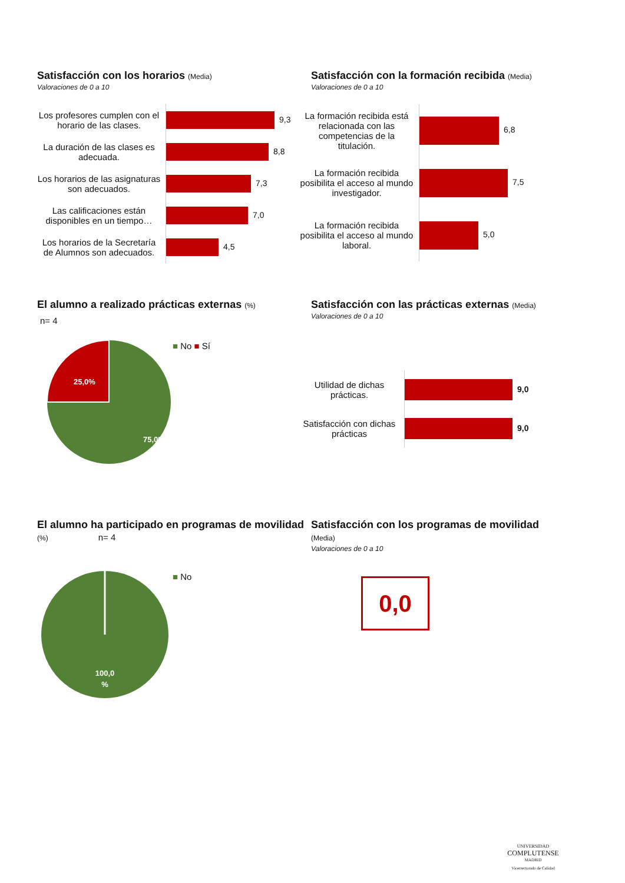Satisfacción con los horarios (Media)
Valoraciones de 0 a 10
| Los profesores cumplen con el horario de las clases. | 9,3 |
| La duración de las clases es adecuada. | 8,8 |
| Los horarios de las asignaturas son adecuados. | 7,3 |
| Las calificaciones están disponibles en un tiempo… | 7,0 |
| Los horarios de la Secretaría de Alumnos son adecuados. | 4,5 |
Satisfacción con la formación recibida (Media)
Valoraciones de 0 a 10
| La formación recibida está relacionada con las competencias de la titulación. | 6,8 |
| La formación recibida posibilita el acceso al mundo investigador. | 7,5 |
| La formación recibida posibilita el acceso al mundo laboral. | 5,0 |
El alumno a realizado prácticas externas (%)
n= 4
25,0%
75,0%
■ No ■ Sí
Satisfacción con las prácticas externas (Media)
Valoraciones de 0 a 10
| Utilidad de dichas prácticas. | 9,0 |
| Satisfacción con dichas prácticas | 9,0 |
El alumno ha participado en programas de movilidad (%) n= 4
100,0
%
■ No
Satisfacción con los programas de movilidad
(Media)
Valoraciones de 0 a 10
0,0
UNIVERSIDAD
COMPLUTENSE
MADRID
Vicerrectorado de Calidad